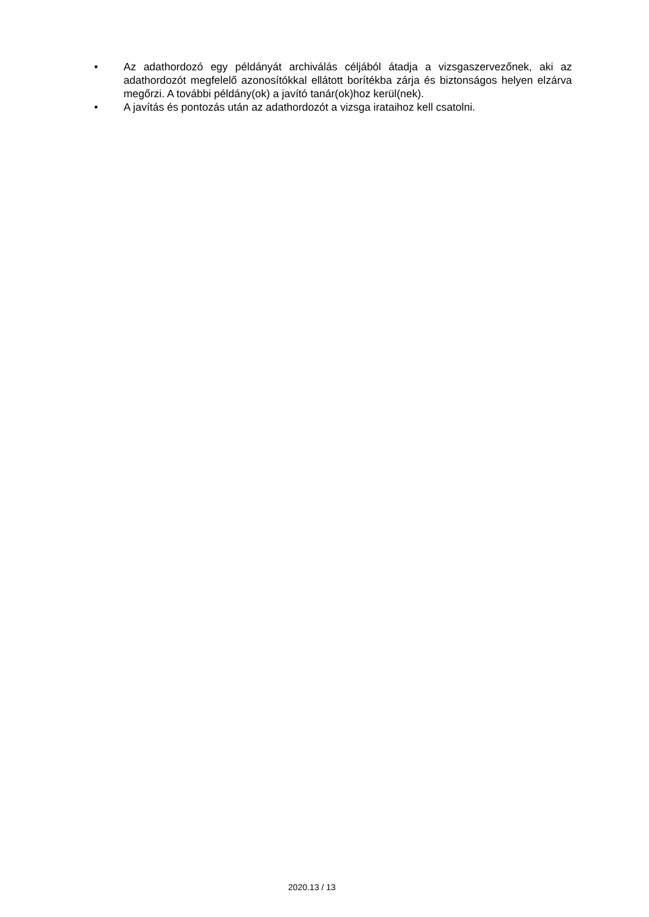• Az adathordozó egy példányát archiválás céljából átadja a vizsgaszervezőnek, aki az adathordozót megfelelő azonosítókkal ellátott borítékba zárja és biztonságos helyen elzárva megőrzi. A további példány(ok) a javító tanár(ok)hoz kerül(nek).
• A javítás és pontozás után az adathordozót a vizsga irataihoz kell csatolni.
2020.13 / 13